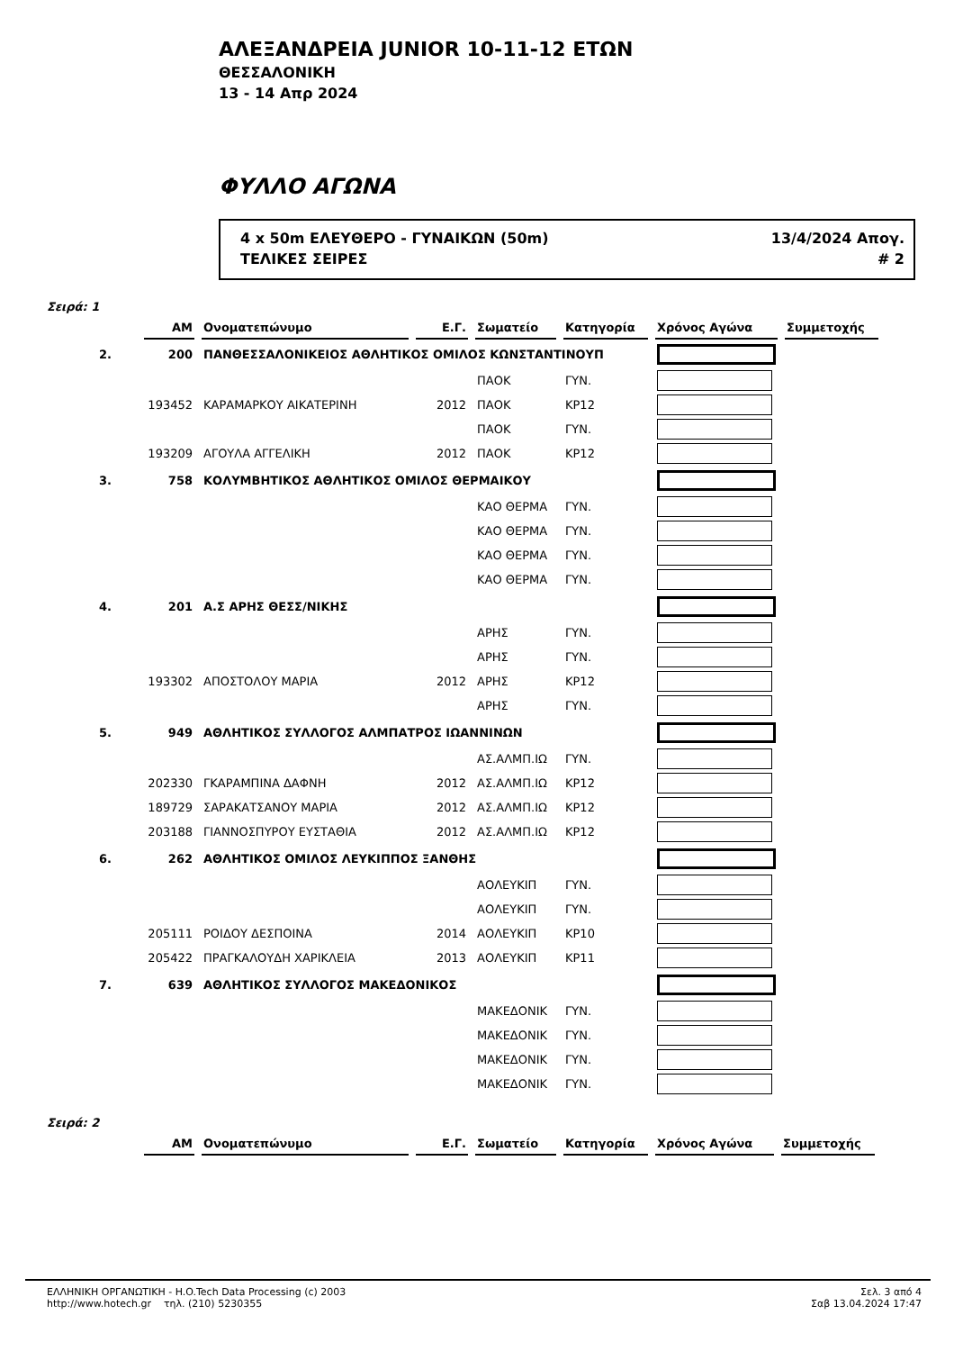ΑΛΕΞΑΝΔΡΕΙΑ JUNIOR 10-11-12 ΕΤΩΝ
ΘΕΣΣΑΛΟΝΙΚΗ
13 - 14 Απρ 2024
ΦΥΛΛΟ ΑΓΩΝΑ
4 x 50m ΕΛΕΥΘΕΡΟ - ΓΥΝΑΙΚΩΝ (50m) 13/4/2024 Απογ.
ΤΕΛΙΚΕΣ ΣΕΙΡΕΣ # 2
Σειρά: 1
| | ΑΜ | Ονοματεπώνυμο | Ε.Γ. | Σωματείο | Κατηγορία | Χρόνος Αγώνα | Συμμετοχής |
| --- | --- | --- | --- | --- | --- | --- | --- |
| 2. | 200 | ΠΑΝΘΕΣΣΑΛΟΝΙΚΕΙΟΣ ΑΘΛΗΤΙΚΟΣ ΟΜΙΛΟΣ ΚΩΝΣΤΑΝΤΙΝΟΥΠ | | | | | |
| | | | | ΠΑΟΚ | ΓΥΝ. | | |
| | 193452 | ΚΑΡΑΜΑΡΚΟΥ ΑΙΚΑΤΕΡΙΝΗ | 2012 | ΠΑΟΚ | ΚΡ12 | | |
| | | | | ΠΑΟΚ | ΓΥΝ. | | |
| | 193209 | ΑΓΟΥΛΑ ΑΓΓΕΛΙΚΗ | 2012 | ΠΑΟΚ | ΚΡ12 | | |
| 3. | 758 | ΚΟΛΥΜΒΗΤΙΚΟΣ ΑΘΛΗΤΙΚΟΣ ΟΜΙΛΟΣ ΘΕΡΜΑΙΚΟΥ | | | | | |
| | | | | ΚΑΟ ΘΕΡΜΑ | ΓΥΝ. | | |
| | | | | ΚΑΟ ΘΕΡΜΑ | ΓΥΝ. | | |
| | | | | ΚΑΟ ΘΕΡΜΑ | ΓΥΝ. | | |
| | | | | ΚΑΟ ΘΕΡΜΑ | ΓΥΝ. | | |
| 4. | 201 | Α.Σ ΑΡΗΣ ΘΕΣΣ/ΝΙΚΗΣ | | | | | |
| | | | | ΑΡΗΣ | ΓΥΝ. | | |
| | | | | ΑΡΗΣ | ΓΥΝ. | | |
| | 193302 | ΑΠΟΣΤΟΛΟΥ ΜΑΡΙΑ | 2012 | ΑΡΗΣ | ΚΡ12 | | |
| | | | | ΑΡΗΣ | ΓΥΝ. | | |
| 5. | 949 | ΑΘΛΗΤΙΚΟΣ ΣΥΛΛΟΓΟΣ ΑΛΜΠΑΤΡΟΣ ΙΩΑΝΝΙΝΩΝ | | | | | |
| | | | | ΑΣ.ΑΛΜΠ.ΙΩ | ΓΥΝ. | | |
| | 202330 | ΓΚΑΡΑΜΠΙΝΑ ΔΑΦΝΗ | 2012 | ΑΣ.ΑΛΜΠ.ΙΩ | ΚΡ12 | | |
| | 189729 | ΣΑΡΑΚΑΤΣΑΝΟΥ ΜΑΡΙΑ | 2012 | ΑΣ.ΑΛΜΠ.ΙΩ | ΚΡ12 | | |
| | 203188 | ΓΙΑΝΝΟΣΠΥΡΟΥ ΕΥΣΤΑΘΙΑ | 2012 | ΑΣ.ΑΛΜΠ.ΙΩ | ΚΡ12 | | |
| 6. | 262 | ΑΘΛΗΤΙΚΟΣ ΟΜΙΛΟΣ ΛΕΥΚΙΠΠΟΣ ΞΑΝΘΗΣ | | | | | |
| | | | | ΑΟΛΕΥΚΙΠ | ΓΥΝ. | | |
| | | | | ΑΟΛΕΥΚΙΠ | ΓΥΝ. | | |
| | 205111 | ΡΟΙΔΟΥ ΔΕΣΠΟΙΝΑ | 2014 | ΑΟΛΕΥΚΙΠ | ΚΡ10 | | |
| | 205422 | ΠΡΑΓΚΑΛΟΥΔΗ ΧΑΡΙΚΛΕΙΑ | 2013 | ΑΟΛΕΥΚΙΠ | ΚΡ11 | | |
| 7. | 639 | ΑΘΛΗΤΙΚΟΣ ΣΥΛΛΟΓΟΣ ΜΑΚΕΔΟΝΙΚΟΣ | | | | | |
| | | | | ΜΑΚΕΔΟΝΙΚ | ΓΥΝ. | | |
| | | | | ΜΑΚΕΔΟΝΙΚ | ΓΥΝ. | | |
| | | | | ΜΑΚΕΔΟΝΙΚ | ΓΥΝ. | | |
| | | | | ΜΑΚΕΔΟΝΙΚ | ΓΥΝ. | | |
Σειρά: 2
| | ΑΜ | Ονοματεπώνυμο | Ε.Γ. | Σωματείο | Κατηγορία | Χρόνος Αγώνα | Συμμετοχής |
| --- | --- | --- | --- | --- | --- | --- | --- |
ΕΛΛΗΝΙΚΗ ΟΡΓΑΝΩΤΙΚΗ - H.O.Tech Data Processing (c) 2003
http://www.hotech.gr τηλ. (210) 5230355
Σελ. 3 από 4
Σαβ 13.04.2024 17:47